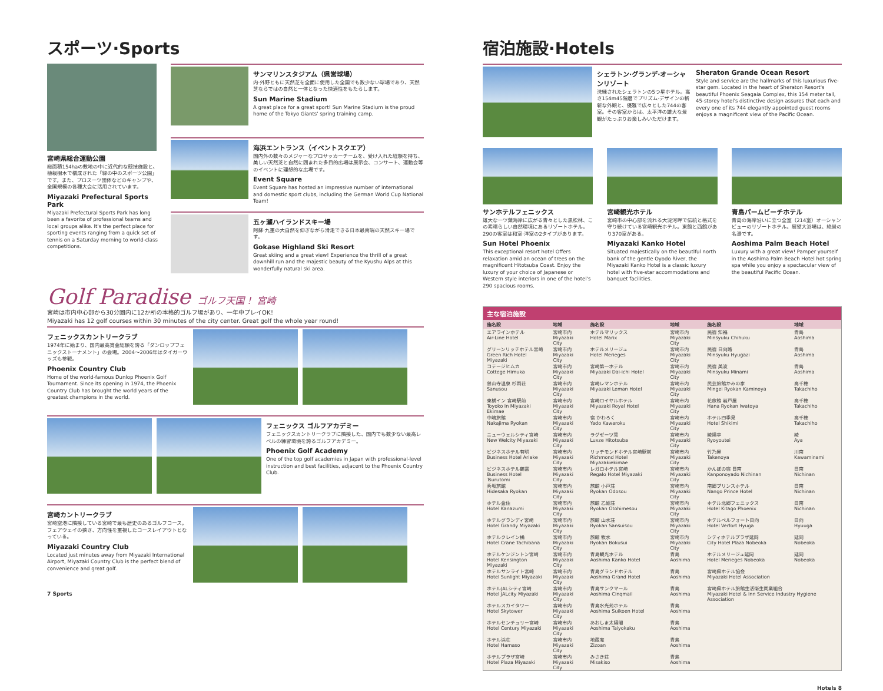スポーツ·Sports
宮崎県総合運動公園
総面積154haの敷地の中に近代的な競技施設と、植栽樹木で構成された「緑の中のスポーツ公園」です。また、プロスーツ団体などのキャンプや、全国規模の各種大会に活用されています。
Miyazaki Prefectural Sports Park
Miyazaki Prefectural Sports Park has long been a favorite of professional teams and local groups alike. It's the perfect place for sporting events ranging from a quick set of tennis on a Saturday morning to world-class competitions.
サンマリンスタジアム（県営球場）
内·外野ともに天然芝を全面に使用した全国でも数少ない球場であり、天然芝ならではの自然と一体となった快適性をもたらします。
Sun Marine Stadium
A great place for a great sport! Sun Marine Stadium is the proud home of the Tokyo Giants' spring training camp.
海浜エントランス（イベントスクエア）
国内外の数々のメジャーなプロサッカーチームを、受け入れた経験を持ち、美しい天然芝と自然に囲まれた多目的広場は展示会、コンサート、運動会等のイベントに理想的な広場です。
Event Square
Event Square has hosted an impressive number of international and domestic sport clubs, including the German World Cup National Team!
五ヶ瀬ハイランドスキー場
阿蘇·九重の大自然を仰ぎながら滑走できる日本最南端の天然スキー場です。
Gokase Highland Ski Resort
Great skiing and a great view! Experience the thrill of a great downhill run and the majestic beauty of the Kyushu Alps at this wonderfully natural ski area.
Golf Paradise ゴルフ天国！ 宮崎
宮崎は市内中心部から30分圏内に12か所の本格的ゴルフ場があり、一年中プレイOK！
Miyazaki has 12 golf courses within 30 minutes of the city center. Great golf the whole year round!
フェニックスカントリークラブ
1974年に始まり、国内最高賞金総額を誇る「ダンロップフェニックストーナメント」の会場。2004～2006年はタイガーウッズも参戦。
Phoenix Country Club
Home of the world-famous Dunlop Phoenix Golf Tournament. Since its opening in 1974, the Phoenix Country Club has brought the world years of the greatest champions in the world.
フェニックス ゴルフアカデミー
フェニックスカントリークラブに隣接した、国内でも数少ない最高レベルの練習環境を誇るゴルフアカデミー。
Phoenix Golf Academy
One of the top golf academies in Japan with professional-level instruction and best facilities, adjacent to the Phoenix Country Club.
宮崎カントリークラブ
宮崎空港に隣接している宮崎で最も歴史のあるゴルフコース。フェアウェイの狭さ、方向性を重視したコースレイアウトとなっている。
Miyazaki Country Club
Located just minutes away from Miyazaki International Airport, Miyazaki Country Club is the perfect blend of convenience and great golf.
7 Sports
宿泊施設·Hotels
シェラトン·グランデ·オーシャンリゾート
洗練されたシェラトンの5つ星ホテル。高さ154m45階層でプリズム·デザインの斬新な外観と、優雅で広々とした744の客室。その客室からは、太平洋の雄大な景観がたっぷりお楽しみいただけます。
Sheraton Grande Ocean Resort
Style and service are the hallmarks of this luxurious five-star gem. Located in the heart of Sheraton Resort's beautiful Phoenix Seagaia Complex, this 154 meter tall, 45-storey hotel's distinctive design assures that each and every one of its 744 elegantly appointed guest rooms enjoys a magnificent view of the Pacific Ocean.
サンホテルフェニックス
雄大な一ツ葉海岸に広がる青々とした黒松林、この素晴らしい自然環境にあるリゾートホテル。290の客室は和室·洋室の2タイプがあります。
Sun Hotel Phoenix
This exceptional resort hotel Offers relaxation amid an ocean of trees on the magnificent Hitotsuba Coast. Enjoy the luxury of your choice of Japanese or Western style interiors in one of the hotel's 290 spacious rooms.
宮崎観光ホテル
宮崎市の中心部を流れる大淀河畔で伝統と格式を守り続けている宮崎観光ホテル。東館と西館があり370室がある。
Miyazaki Kanko Hotel
Situated majestically on the beautiful north bank of the gentle Oyodo River, the Miyazaki Kanko Hotel is a classic luxury hotel with five-star accommodations and banquet facilities.
青島パームビーチホテル
青島の海岸沿いに立つ全室（214室）オーシャンビューのリゾートホテル。展望大浴場は、絶景の名湯です。
Aoshima Palm Beach Hotel
Luxury with a great view! Pamper yourself in the Aoshima Palm Beach Hotel hot spring spa while you enjoy a spectacular view of the beautiful Pacific Ocean.
主な宿泊施設
| 施名設 | 地域 | 施名設 | 地域 | 施名設 | 地域 |
| --- | --- | --- | --- | --- | --- |
| エアラインホテル Air-Line Hotel | 宮崎市内 Miyazaki City | ホテルマリックス Hotel Marix | 宮崎市内 Miyazaki City | 民宿 知福 Minsyuku Chihuku | 青島 Aoshima |
| グリーンリッチホテル宮崎 Green Rich Hotel Miyazaki | 宮崎市内 Miyazaki City | ホテルメリージュ Hotel Merieges | 宮崎市内 Miyazaki City | 民宿 日向路 Minsyuku Hyugazi | 青島 Aoshima |
| コテージヒムカ Cottege Himuka | 宮崎市内 Miyazaki City | 宮崎第一ホテル Miyazaki Dai-ichi Hotel | 宮崎市内 Miyazaki City | 民宿 美波 Minsyuku Minami | 青島 Aoshima |
| 曽山寺温泉 杉雨荘 Sanusou | 宮崎市内 Miyazaki City | 宮崎レマンホテル Miyazaki Leman Hotel | 宮崎市内 Miyazaki City | 民芸旅館かみの家 Mingei Ryokan Kaminoya | 高千穂 Takachiho |
| 東横イン 宮崎駅前 Toyoko In Miyazaki Ekimae | 宮崎市内 Miyazaki City | 宮崎ロイヤルホテル Miyazaki Royal Hotel | 宮崎市内 Miyazaki City | 花旅館 岩戸屋 Hana Ryokan Iwatoya | 高千穂 Takachiho |
| 中嶋旅館 Nakajima Ryokan | 宮崎市内 Miyazaki City | 宿 かわろく Yado Kawaroku | 宮崎市内 Miyazaki City | ホテル四季見 Hotel Shikimi | 高千穂 Takachiho |
| ニューウェルシティ宮崎 New Welcity Miyazaki | 宮崎市内 Miyazaki City | ラグゼーツ葉 Luxze Hitotsuba | 宮崎市内 Miyazaki City | 綾陽亭 Ryoyoutei | 綾 Aya |
| ビジネスホテル有明 Business Hotel Ariake | 宮崎市内 Miyazaki City | リッチモンドホテル宮崎駅前 Richmond Hotel Miyazakiekimae | 宮崎市内 Miyazaki City | 竹乃屋 Takenoya | 川南 Kawaminami |
| ビジネスホテル鶴富 Business Hotel Tsurutomi | 宮崎市内 Miyazaki City | レガロホテル宮崎 Regalo Hotel Miyazaki | 宮崎市内 Miyazaki City | かんぽの宿 日南 Kanponoyado Nichinan | 日南 Nichinan |
| 秀坂旅館 Hidesaka Ryokan | 宮崎市内 Miyazaki City | 旅館 小戸荘 Ryokan Odosou | 宮崎市内 Miyazaki City | 南郷プリンスホテル Nango Prince Hotel | 日南 Nichinan |
| ホテル金住 Hotel Kanazumi | 宮崎市内 Miyazaki City | 旅館 乙姫荘 Ryokan Otohimesou | 宮崎市内 Miyazaki City | ホテル北郷フェニックス Hotel Kitago Phoenix | 日南 Nichinan |
| ホテルグランディ宮崎 Hotel Grandy Miyazaki | 宮崎市内 Miyazaki City | 旅館 山水荘 Ryokan Sansuisou | 宮崎市内 Miyazaki City | ホテルベルフォート日向 Hotel Verfort Hyuga | 日向 Hyuuga |
| ホテルクレイン橘 Hotel Crane Tachibana | 宮崎市内 Miyazaki City | 旅館 牧水 Ryokan Bokusui | 宮崎市内 Miyazaki City | シティホテルプラザ延岡 City Hotel Plaza Nobeoka | 延岡 Nobeoka |
| ホテルケンジントン宮崎 Hotel Kensington Miyazaki | 宮崎市内 Miyazaki City | 青島観光ホテル Aoshima Kanko Hotel | 青島 Aoshima | ホテルメリージュ延岡 Hotel Merieges Nobeoka | 延岡 Nobeoka |
| ホテルサンライト宮崎 Hotel Sunlight Miyazaki | 宮崎市内 Miyazaki City | 青島グランドホテル Aoshima Grand Hotel | 青島 Aoshima | 宮崎県ホテル協会 Miyazaki Hotel Association | |
| ホテルJALシティ宮崎 Hotel JALcity Miyazaki | 宮崎市内 Miyazaki City | 青島サンクマール Aoshima Cinqmail | 青島 Aoshima | 宮崎県ホテル旅館生活衛生同業組合 Miyazaki Hotel & Inn Service Industry Hygiene Association | |
| ホテルスカイタワー Hotel Skytower | 宮崎市内 Miyazaki City | 青島水光苑ホテル Aoshima Suikoen Hotel | 青島 Aoshima | | |
| ホテルセンチュリー宮崎 Hotel Century Miyazaki | 宮崎市内 Miyazaki City | あおしま太陽閣 Aoshima Taiyokaku | 青島 Aoshima | | |
| ホテル浜荘 Hotel Hamaso | 宮崎市内 Miyazaki City | 地蔵庵 Zizoan | 青島 Aoshima | | |
| ホテルプラザ宮崎 Hotel Plaza Miyazaki | 宮崎市内 Miyazaki City | みさき荘 Misakiso | 青島 Aoshima | | |
Hotels 8